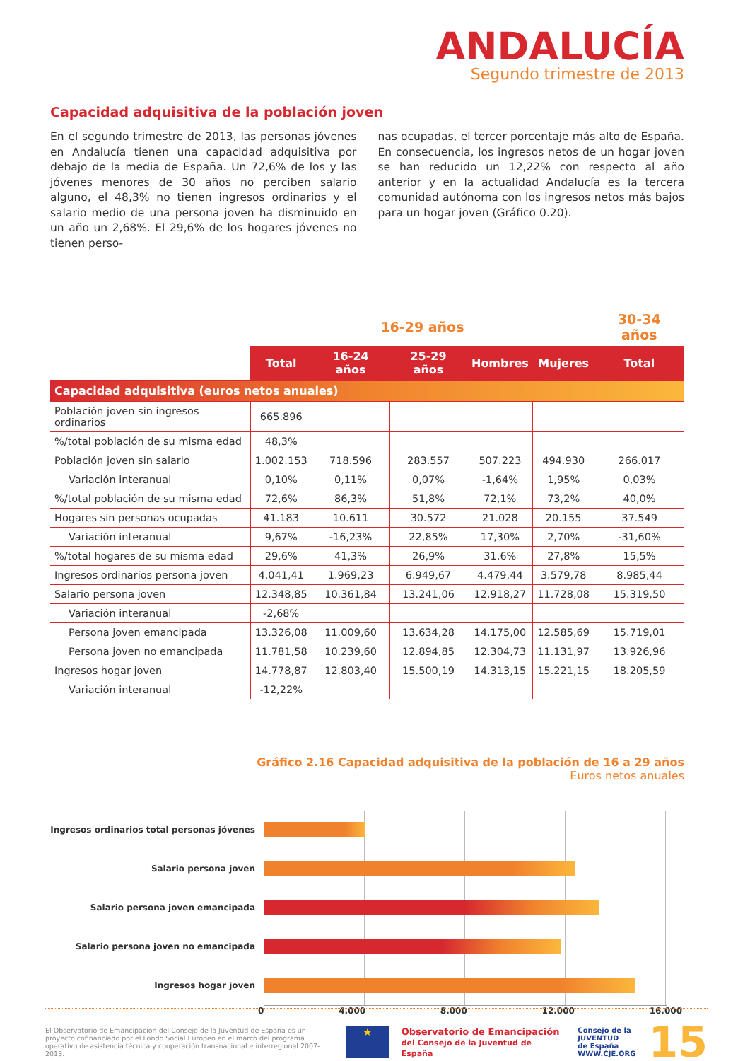ANDALUCÍA
Segundo trimestre de 2013
Capacidad adquisitiva de la población joven
En el segundo trimestre de 2013, las personas jóvenes en Andalucía tienen una capacidad adquisitiva por debajo de la media de España. Un 72,6% de los y las jóvenes menores de 30 años no perciben salario alguno, el 48,3% no tienen ingresos ordinarios y el salario medio de una persona joven ha disminuido en un año un 2,68%. El 29,6% de los hogares jóvenes no tienen perso-
nas ocupadas, el tercer porcentaje más alto de España. En consecuencia, los ingresos netos de un hogar joven se han reducido un 12,22% con respecto al año anterior y en la actualidad Andalucía es la tercera comunidad autónoma con los ingresos netos más bajos para un hogar joven (Gráfico 0.20).
| | 16-29 años | | | | | 30-34 años |
| --- | --- | --- | --- | --- | --- | --- |
| | Total | 16-24 años | 25-29 años | Hombres | Mujeres | Total |
| Capacidad adquisitiva (euros netos anuales) | | | | | | |
| Población joven sin ingresos ordinarios | 665.896 | | | | | |
| %/total población de su misma edad | 48,3% | | | | | |
| Población joven sin salario | 1.002.153 | 718.596 | 283.557 | 507.223 | 494.930 | 266.017 |
| Variación interanual | 0,10% | 0,11% | 0,07% | -1,64% | 1,95% | 0,03% |
| %/total población de su misma edad | 72,6% | 86,3% | 51,8% | 72,1% | 73,2% | 40,0% |
| Hogares sin personas ocupadas | 41.183 | 10.611 | 30.572 | 21.028 | 20.155 | 37.549 |
| Variación interanual | 9,67% | -16,23% | 22,85% | 17,30% | 2,70% | -31,60% |
| %/total hogares de su misma edad | 29,6% | 41,3% | 26,9% | 31,6% | 27,8% | 15,5% |
| Ingresos ordinarios persona joven | 4.041,41 | 1.969,23 | 6.949,67 | 4.479,44 | 3.579,78 | 8.985,44 |
| Salario persona joven | 12.348,85 | 10.361,84 | 13.241,06 | 12.918,27 | 11.728,08 | 15.319,50 |
| Variación interanual | -2,68% | | | | | |
| Persona joven emancipada | 13.326,08 | 11.009,60 | 13.634,28 | 14.175,00 | 12.585,69 | 15.719,01 |
| Persona joven no emancipada | 11.781,58 | 10.239,60 | 12.894,85 | 12.304,73 | 11.131,97 | 13.926,96 |
| Ingresos hogar joven | 14.778,87 | 12.803,40 | 15.500,19 | 14.313,15 | 15.221,15 | 18.205,59 |
| Variación interanual | -12,22% | | | | | |
Gráfico 2.16 Capacidad adquisitiva de la población de 16 a 29 años
Euros netos anuales
Ingresos ordinarios total personas jóvenes
Salario persona joven
Salario persona joven emancipada
Salario persona joven no emancipada
Ingresos hogar joven
0 4.000 8.000 12.000 16.000
El Observatorio de Emancipación del Consejo de la Juventud de España es un proyecto cofinanciado por el Fondo Social Europeo en el marco del programa operativo de asistencia técnica y cooperación transnacional e interregional 2007-2013.
★
Observatorio de Emancipación
del Consejo de la Juventud de España
Consejo de la
JUVENTUD
de España
WWW.CJE.ORG
15